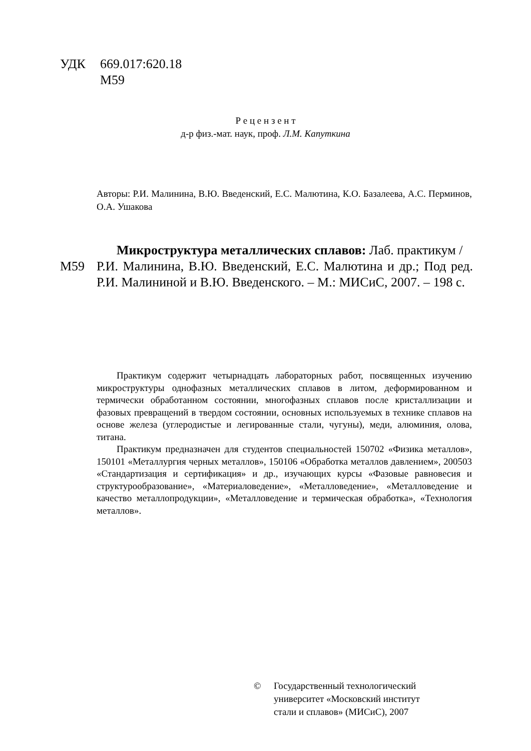УДК 669.017:620.18
М59
Р е ц е н з е н т
д-р физ.-мат. наук, проф. Л.М. Капуткина
Авторы: Р.И. Малинина, В.Ю. Введенский, Е.С. Малютина, К.О. Базалеева, А.С. Перминов, О.А. Ушакова
Микроструктура металлических сплавов: Лаб. практикум /
М59 Р.И. Малинина, В.Ю. Введенский, Е.С. Малютина и др.; Под ред. Р.И. Малининой и В.Ю. Введенского. – М.: МИСиС, 2007. – 198 с.
Практикум содержит четырнадцать лабораторных работ, посвященных изучению микроструктуры однофазных металлических сплавов в литом, деформированном и термически обработанном состоянии, многофазных сплавов после кристаллизации и фазовых превращений в твердом состоянии, основных используемых в технике сплавов на основе железа (углеродистые и легированные стали, чугуны), меди, алюминия, олова, титана.
Практикум предназначен для студентов специальностей 150702 «Физика металлов», 150101 «Металлургия черных металлов», 150106 «Обработка металлов давлением», 200503 «Стандартизация и сертификация» и др., изучающих курсы «Фазовые равновесия и структурообразование», «Материаловедение», «Металловедение», «Металловедение и качество металлопродукции», «Металловедение и термическая обработка», «Технология металлов».
© Государственный технологический
университет «Московский институт
стали и сплавов» (МИСиС), 2007